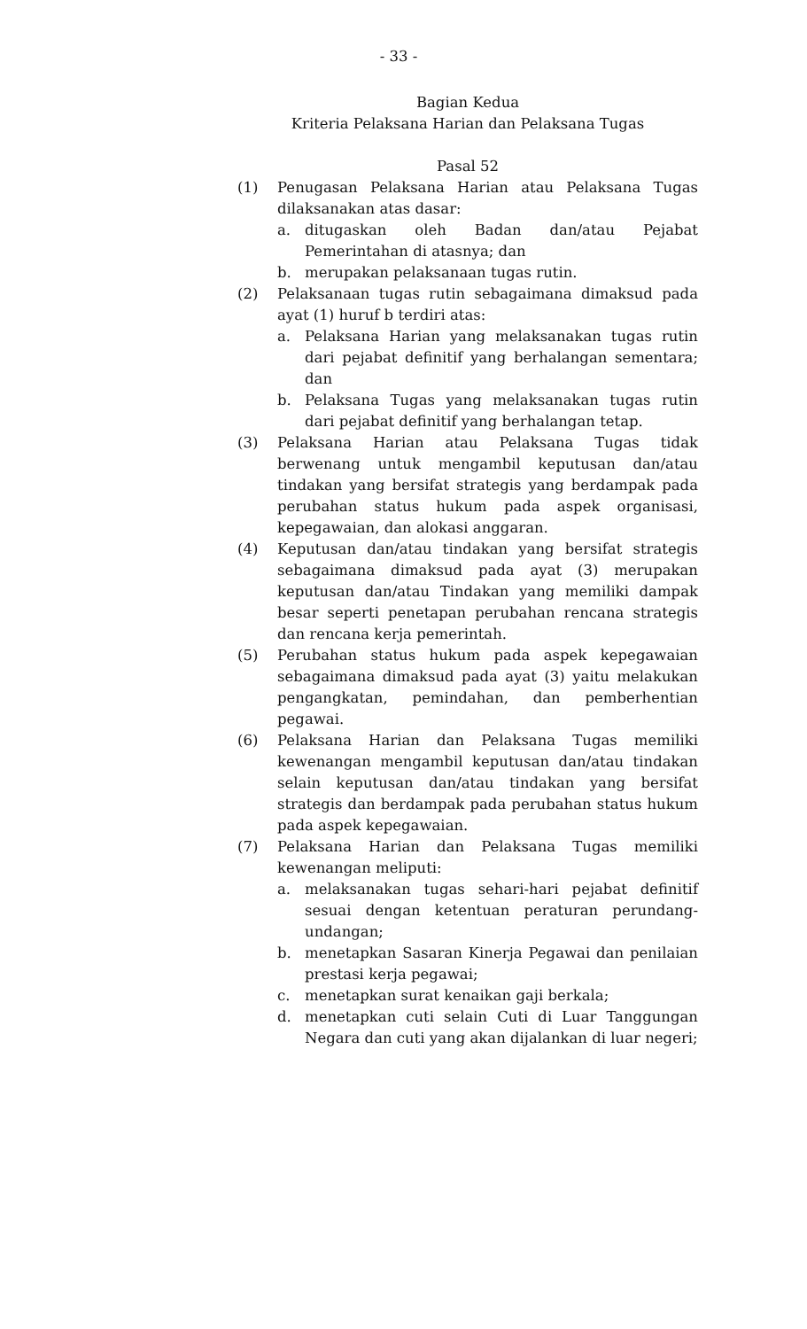- 33 -
Bagian Kedua
Kriteria Pelaksana Harian dan Pelaksana Tugas
Pasal 52
(1) Penugasan Pelaksana Harian atau Pelaksana Tugas dilaksanakan atas dasar:
a. ditugaskan oleh Badan dan/atau Pejabat Pemerintahan di atasnya; dan
b. merupakan pelaksanaan tugas rutin.
(2) Pelaksanaan tugas rutin sebagaimana dimaksud pada ayat (1) huruf b terdiri atas:
a. Pelaksana Harian yang melaksanakan tugas rutin dari pejabat definitif yang berhalangan sementara; dan
b. Pelaksana Tugas yang melaksanakan tugas rutin dari pejabat definitif yang berhalangan tetap.
(3) Pelaksana Harian atau Pelaksana Tugas tidak berwenang untuk mengambil keputusan dan/atau tindakan yang bersifat strategis yang berdampak pada perubahan status hukum pada aspek organisasi, kepegawaian, dan alokasi anggaran.
(4) Keputusan dan/atau tindakan yang bersifat strategis sebagaimana dimaksud pada ayat (3) merupakan keputusan dan/atau Tindakan yang memiliki dampak besar seperti penetapan perubahan rencana strategis dan rencana kerja pemerintah.
(5) Perubahan status hukum pada aspek kepegawaian sebagaimana dimaksud pada ayat (3) yaitu melakukan pengangkatan, pemindahan, dan pemberhentian pegawai.
(6) Pelaksana Harian dan Pelaksana Tugas memiliki kewenangan mengambil keputusan dan/atau tindakan selain keputusan dan/atau tindakan yang bersifat strategis dan berdampak pada perubahan status hukum pada aspek kepegawaian.
(7) Pelaksana Harian dan Pelaksana Tugas memiliki kewenangan meliputi:
a. melaksanakan tugas sehari-hari pejabat definitif sesuai dengan ketentuan peraturan perundang-undangan;
b. menetapkan Sasaran Kinerja Pegawai dan penilaian prestasi kerja pegawai;
c. menetapkan surat kenaikan gaji berkala;
d. menetapkan cuti selain Cuti di Luar Tanggungan Negara dan cuti yang akan dijalankan di luar negeri;